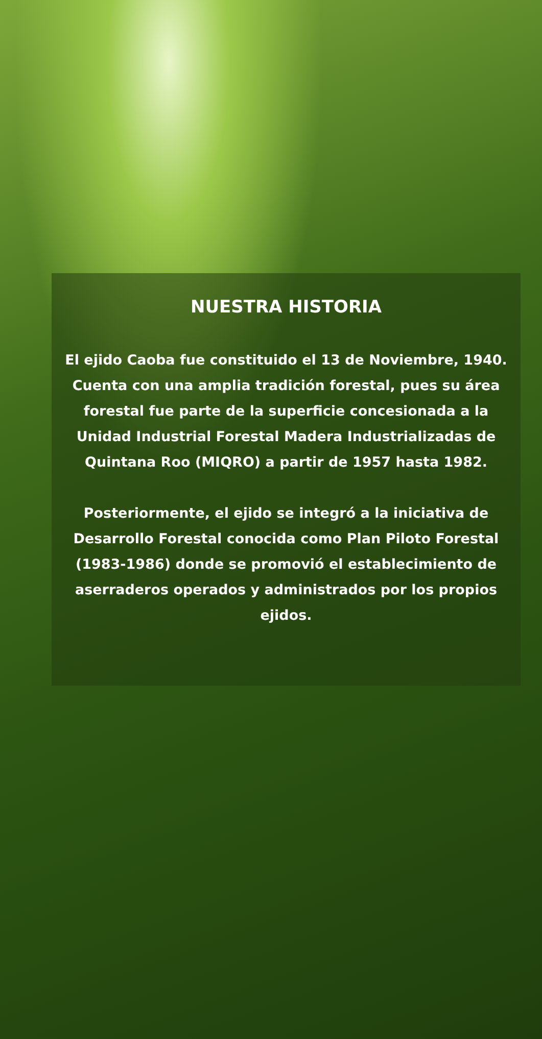NUESTRA HISTORIA
El ejido Caoba fue constituido el 13 de Noviembre, 1940. Cuenta con una amplia tradición forestal, pues su área forestal fue parte de la superficie concesionada a la Unidad Industrial Forestal Madera Industrializadas de Quintana Roo (MIQRO) a partir de 1957 hasta 1982.
Posteriormente, el ejido se integró a la iniciativa de Desarrollo Forestal conocida como Plan Piloto Forestal (1983-1986) donde se promovió el establecimiento de aserraderos operados y administrados por los propios ejidos.